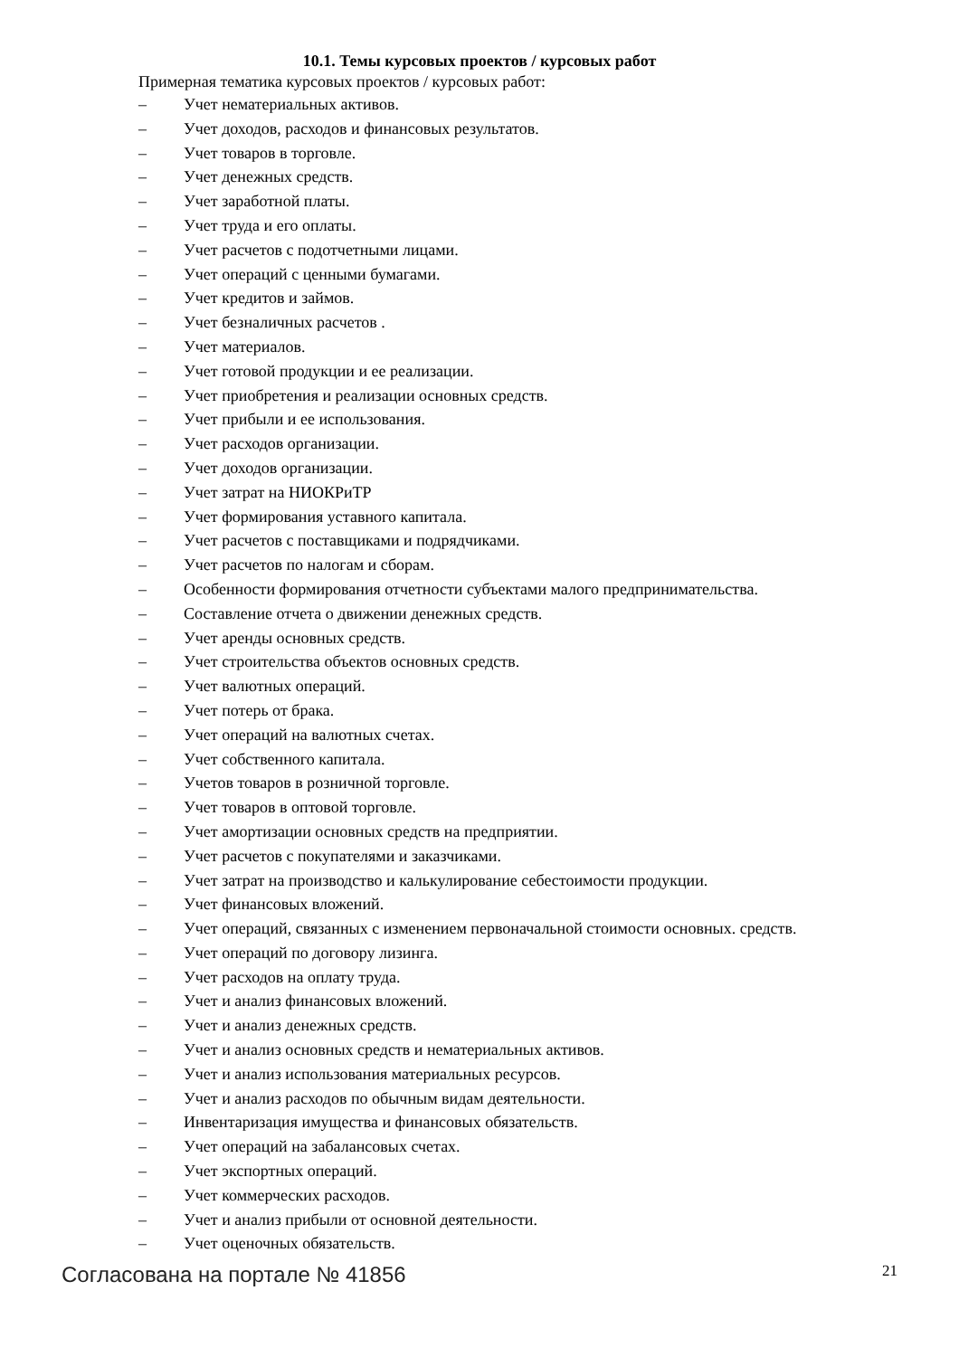10.1. Темы курсовых проектов / курсовых работ
Примерная тематика курсовых проектов / курсовых работ:
– Учет нематериальных активов.
– Учет доходов, расходов и финансовых результатов.
– Учет товаров в торговле.
– Учет денежных средств.
– Учет заработной платы.
– Учет труда и его оплаты.
– Учет расчетов с подотчетными лицами.
– Учет операций с ценными бумагами.
– Учет кредитов и займов.
– Учет безналичных расчетов .
– Учет материалов.
– Учет готовой продукции и ее реализации.
– Учет приобретения и реализации основных средств.
– Учет прибыли и ее использования.
– Учет расходов организации.
– Учет доходов организации.
– Учет затрат на НИОКРиТР
– Учет формирования уставного капитала.
– Учет расчетов с поставщиками и подрядчиками.
– Учет расчетов по налогам и сборам.
– Особенности формирования отчетности субъектами малого предпринимательства.
– Составление отчета о движении денежных средств.
– Учет аренды основных средств.
– Учет строительства объектов основных средств.
– Учет валютных операций.
– Учет потерь от брака.
– Учет операций на валютных счетах.
– Учет собственного капитала.
– Учетов товаров в розничной торговле.
– Учет товаров в оптовой торговле.
– Учет амортизации основных средств на предприятии.
– Учет расчетов с покупателями и заказчиками.
– Учет затрат на производство и калькулирование себестоимости продукции.
– Учет финансовых вложений.
– Учет операций, связанных с изменением первоначальной стоимости основных. средств.
– Учет операций по договору лизинга.
– Учет расходов на оплату труда.
– Учет и анализ финансовых вложений.
– Учет и анализ денежных средств.
– Учет и анализ основных средств и нематериальных активов.
– Учет и анализ использования материальных ресурсов.
– Учет и анализ расходов по обычным видам деятельности.
– Инвентаризация имущества и финансовых обязательств.
– Учет операций на забалансовых счетах.
– Учет экспортных операций.
– Учет коммерческих расходов.
– Учет и анализ прибыли от основной деятельности.
– Учет оценочных обязательств.
Согласована на портале № 41856 21